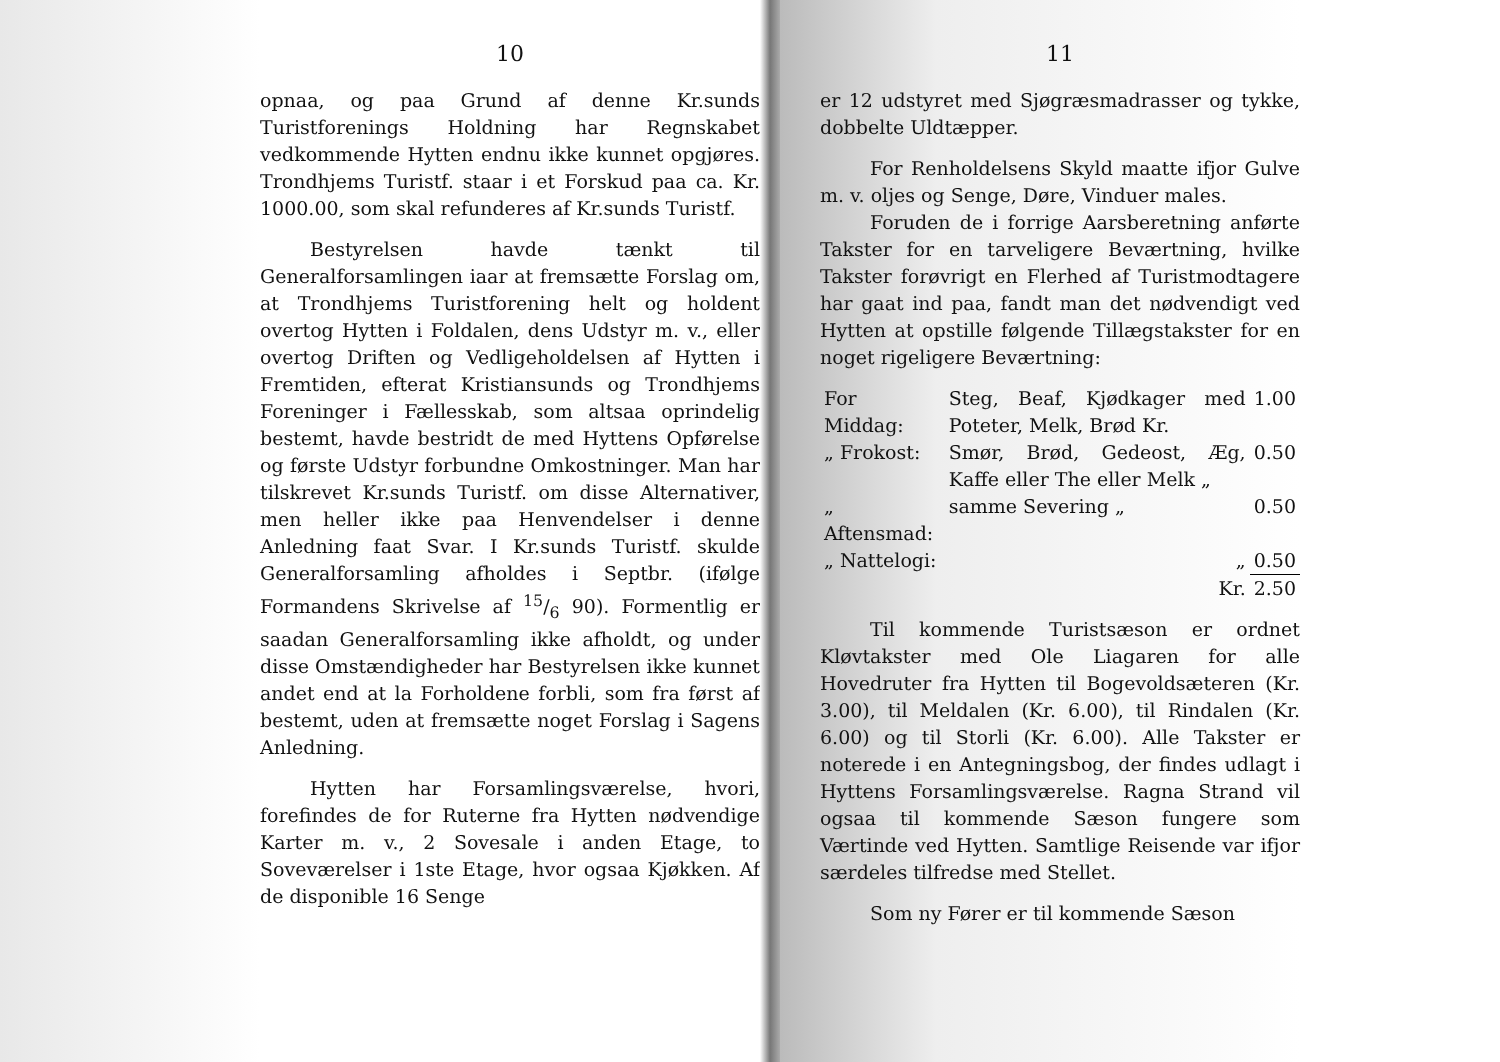10
opnaa, og paa Grund af denne Kr.sunds Turistforenings Holdning har Regnskabet vedkommende Hytten endnu ikke kunnet opgjøres. Trondhjems Turistf. staar i et Forskud paa ca. Kr. 1000.00, som skal refunderes af Kr.sunds Turistf.
Bestyrelsen havde tænkt til Generalforsamlingen iaar at fremsætte Forslag om, at Trondhjems Turistforening helt og holdent overtog Hytten i Foldalen, dens Udstyr m. v., eller overtog Driften og Vedligeholdelsen af Hytten i Fremtiden, efterat Kristiansunds og Trondhjems Foreninger i Fællesskab, som altsaa oprindelig bestemt, havde bestridt de med Hyttens Opførelse og første Udstyr forbundne Omkostninger. Man har tilskrevet Kr.sunds Turistf. om disse Alternativer, men heller ikke paa Henvendelser i denne Anledning faat Svar. I Kr.sunds Turistf. skulde Generalforsamling afholdes i Septbr. (ifølge Formandens Skrivelse af 15/6 90). Formentlig er saadan Generalforsamling ikke afholdt, og under disse Omstændigheder har Bestyrelsen ikke kunnet andet end at la Forholdene forbli, som fra først af bestemt, uden at fremsætte noget Forslag i Sagens Anledning.
Hytten har Forsamlingsværelse, hvori, forefindes de for Ruterne fra Hytten nødvendige Karter m. v., 2 Sovesale i anden Etage, to Soveværelser i 1ste Etage, hvor ogsaa Kjøkken. Af de disponible 16 Senge
11
er 12 udstyret med Sjøgræsmadrasser og tykke, dobbelte Uldtæpper.
For Renholdelsens Skyld maatte ifjor Gulve m. v. oljes og Senge, Døre, Vinduer males.
Foruden de i forrige Aarsberetning anførte Takster for en tarveligere Beværtning, hvilke Takster forøvrigt en Flerhed af Turistmodtagere har gaat ind paa, fandt man det nødvendigt ved Hytten at opstille følgende Tillægstakster for en noget rigeligere Beværtning:
| For Middag: | Steg, Beaf, Kjødkager med Poteter, Melk, Brød Kr. | 1.00 |
| „ Frokost: | Smør, Brød, Gedeost, Æg, Kaffe eller The eller Melk „ | 0.50 |
| „ Aftensmad: | samme Severing „ | 0.50 |
| „ Nattelogi: | „ | 0.50 |
| | Kr. | 2.50 |
Til kommende Turistsæson er ordnet Kløvtakster med Ole Liagaren for alle Hovedruter fra Hytten til Bogevoldsæteren (Kr. 3.00), til Meldalen (Kr. 6.00), til Rindalen (Kr. 6.00) og til Storli (Kr. 6.00). Alle Takster er noterede i en Antegningsbog, der findes udlagt i Hyttens Forsamlingsværelse. Ragna Strand vil ogsaa til kommende Sæson fungere som Værtinde ved Hytten. Samtlige Reisende var ifjor særdeles tilfredse med Stellet.
Som ny Fører er til kommende Sæson